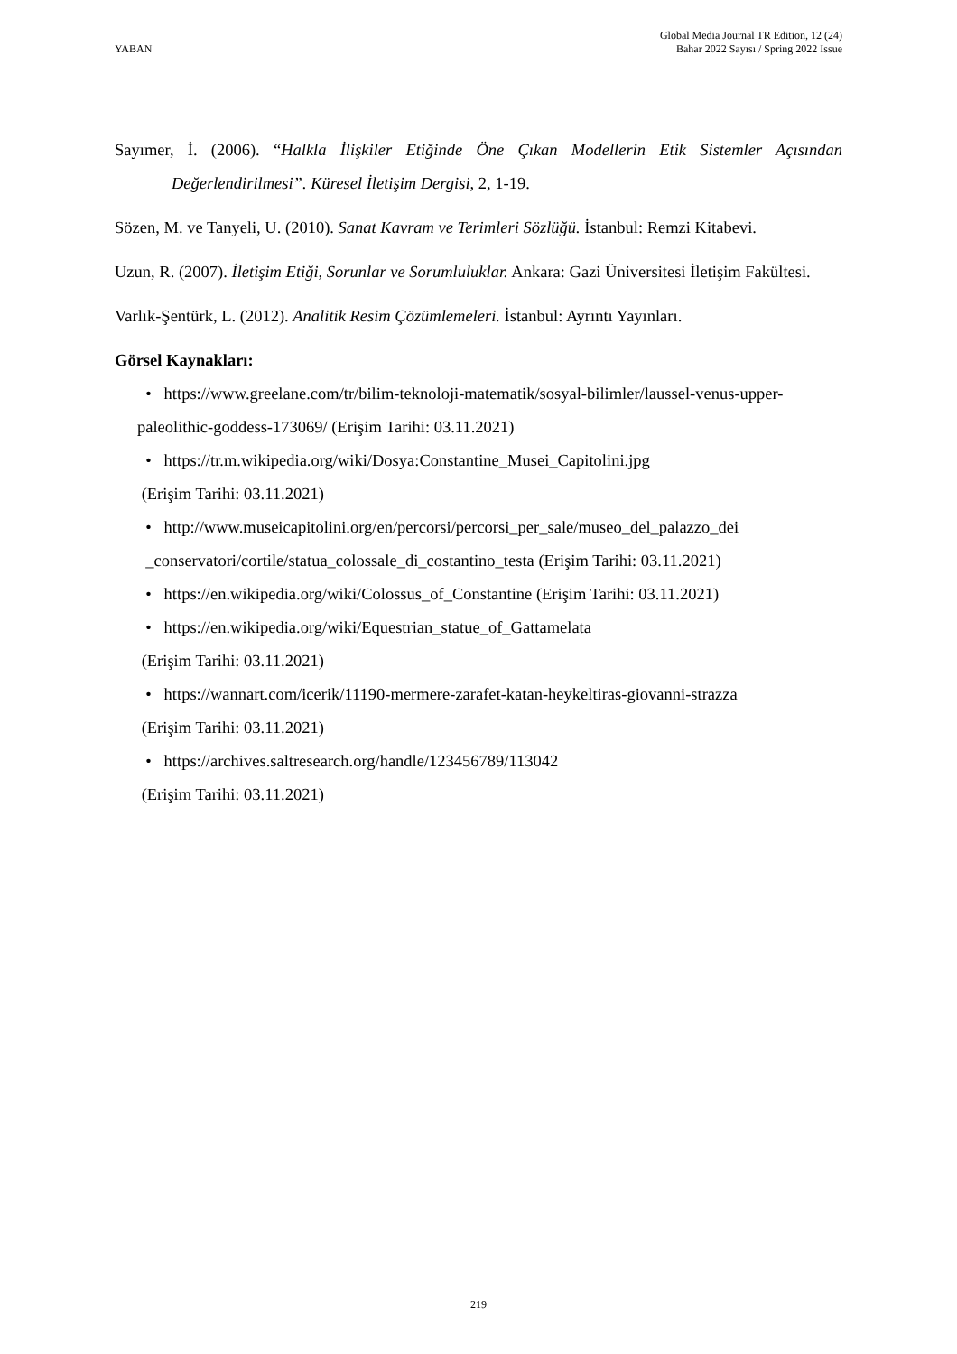YABAN
Global Media Journal TR Edition, 12 (24)
Bahar 2022 Sayısı / Spring 2022 Issue
Sayımer, İ. (2006). “Halkla İlişkiler Etiğinde Öne Çıkan Modellerin Etik Sistemler Açısından Değerlendirilmesi”. Küresel İletişim Dergisi, 2, 1-19.
Sözen, M. ve Tanyeli, U. (2010). Sanat Kavram ve Terimleri Sözlüğü. İstanbul: Remzi Kitabevi.
Uzun, R. (2007). İletişim Etiği, Sorunlar ve Sorumluluklar. Ankara: Gazi Üniversitesi İletişim Fakültesi.
Varlık-Şentürk, L. (2012). Analitik Resim Çözümlemeleri. İstanbul: Ayrıntı Yayınları.
Görsel Kaynakları:
• https://www.greelane.com/tr/bilim-teknoloji-matematik/sosyal-bilimler/laussel-venus-upper-paleolithic-goddess-173069/ (Erişim Tarihi: 03.11.2021)
• https://tr.m.wikipedia.org/wiki/Dosya:Constantine_Musei_Capitolini.jpg
(Erişim Tarihi: 03.11.2021)
• http://www.museicapitolini.org/en/percorsi/percorsi_per_sale/museo_del_palazzo_dei
_conservatori/cortile/statua_colossale_di_costantino_testa (Erişim Tarihi: 03.11.2021)
• https://en.wikipedia.org/wiki/Colossus_of_Constantine (Erişim Tarihi: 03.11.2021)
• https://en.wikipedia.org/wiki/Equestrian_statue_of_Gattamelata
(Erişim Tarihi: 03.11.2021)
• https://wannart.com/icerik/11190-mermere-zarafet-katan-heykeltiras-giovanni-strazza
(Erişim Tarihi: 03.11.2021)
• https://archives.saltresearch.org/handle/123456789/113042
(Erişim Tarihi: 03.11.2021)
219